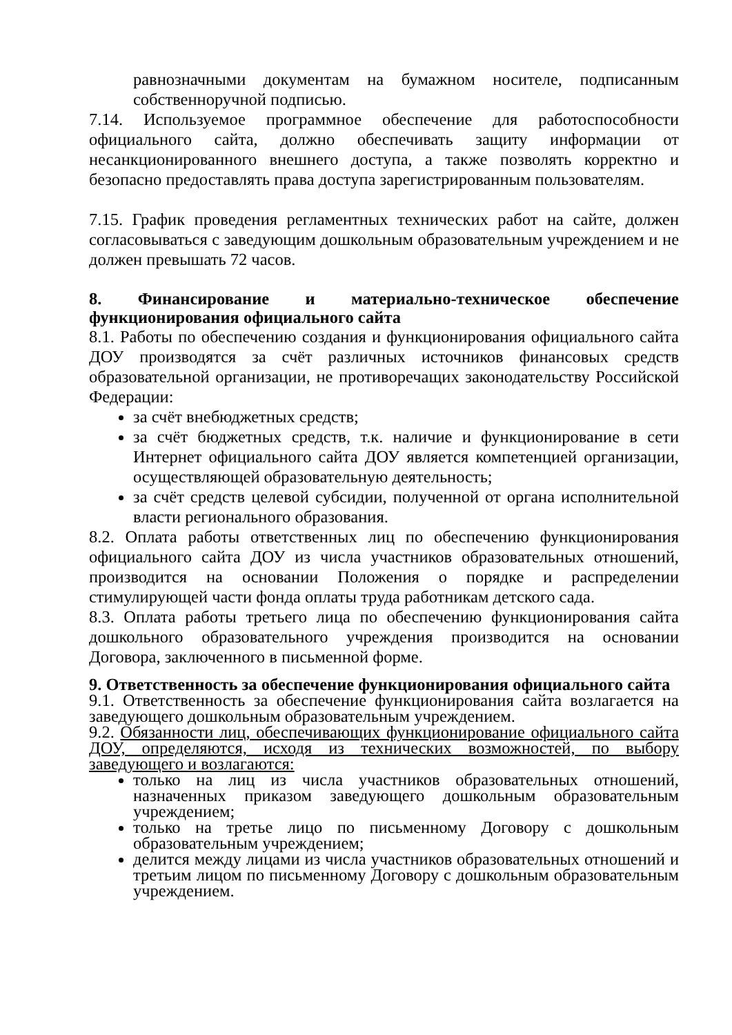равнозначными документам на бумажном носителе, подписанным собственноручной подписью.
7.14. Используемое программное обеспечение для работоспособности официального сайта, должно обеспечивать защиту информации от несанкционированного внешнего доступа, а также позволять корректно и безопасно предоставлять права доступа зарегистрированным пользователям.
7.15. График проведения регламентных технических работ на сайте, должен согласовываться с заведующим дошкольным образовательным учреждением и не должен превышать 72 часов.
8. Финансирование и материально-техническое обеспечение функционирования официального сайта
8.1. Работы по обеспечению создания и функционирования официального сайта ДОУ производятся за счёт различных источников финансовых средств образовательной организации, не противоречащих законодательству Российской Федерации:
за счёт внебюджетных средств;
за счёт бюджетных средств, т.к. наличие и функционирование в сети Интернет официального сайта ДОУ является компетенцией организации, осуществляющей образовательную деятельность;
за счёт средств целевой субсидии, полученной от органа исполнительной власти регионального образования.
8.2. Оплата работы ответственных лиц по обеспечению функционирования официального сайта ДОУ из числа участников образовательных отношений, производится на основании Положения о порядке и распределении стимулирующей части фонда оплаты труда работникам детского сада.
8.3. Оплата работы третьего лица по обеспечению функционирования сайта дошкольного образовательного учреждения производится на основании Договора, заключенного в письменной форме.
9. Ответственность за обеспечение функционирования официального сайта
9.1. Ответственность за обеспечение функционирования сайта возлагается на заведующего дошкольным образовательным учреждением.
9.2. Обязанности лиц, обеспечивающих функционирование официального сайта ДОУ, определяются, исходя из технических возможностей, по выбору заведующего и возлагаются:
только на лиц из числа участников образовательных отношений, назначенных приказом заведующего дошкольным образовательным учреждением;
только на третье лицо по письменному Договору с дошкольным образовательным учреждением;
делится между лицами из числа участников образовательных отношений и третьим лицом по письменному Договору с дошкольным образовательным учреждением.